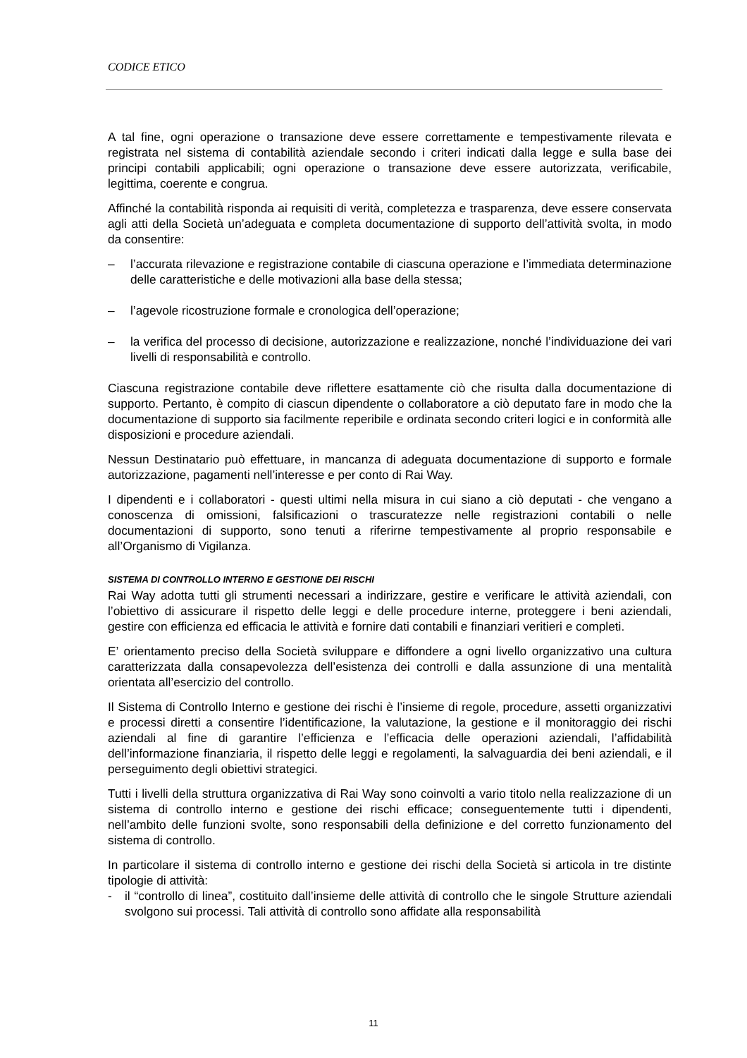CODICE ETICO
A tal fine, ogni operazione o transazione deve essere correttamente e tempestivamente rilevata e registrata nel sistema di contabilità aziendale secondo i criteri indicati dalla legge e sulla base dei principi contabili applicabili; ogni operazione o transazione deve essere autorizzata, verificabile, legittima, coerente e congrua.
Affinché la contabilità risponda ai requisiti di verità, completezza e trasparenza, deve essere conservata agli atti della Società un’adeguata e completa documentazione di supporto dell’attività svolta, in modo da consentire:
– l’accurata rilevazione e registrazione contabile di ciascuna operazione e l’immediata determinazione delle caratteristiche e delle motivazioni alla base della stessa;
– l’agevole ricostruzione formale e cronologica dell’operazione;
– la verifica del processo di decisione, autorizzazione e realizzazione, nonché l’individuazione dei vari livelli di responsabilità e controllo.
Ciascuna registrazione contabile deve riflettere esattamente ciò che risulta dalla documentazione di supporto. Pertanto, è compito di ciascun dipendente o collaboratore a ciò deputato fare in modo che la documentazione di supporto sia facilmente reperibile e ordinata secondo criteri logici e in conformità alle disposizioni e procedure aziendali.
Nessun Destinatario può effettuare, in mancanza di adeguata documentazione di supporto e formale autorizzazione, pagamenti nell’interesse e per conto di Rai Way.
I dipendenti e i collaboratori - questi ultimi nella misura in cui siano a ciò deputati - che vengano a conoscenza di omissioni, falsificazioni o trascuratezze nelle registrazioni contabili o nelle documentazioni di supporto, sono tenuti a riferirne tempestivamente al proprio responsabile e all’Organismo di Vigilanza.
SISTEMA DI CONTROLLO INTERNO E GESTIONE DEI RISCHI
Rai Way adotta tutti gli strumenti necessari a indirizzare, gestire e verificare le attività aziendali, con l’obiettivo di assicurare il rispetto delle leggi e delle procedure interne, proteggere i beni aziendali, gestire con efficienza ed efficacia le attività e fornire dati contabili e finanziari veritieri e completi.
E’ orientamento preciso della Società sviluppare e diffondere a ogni livello organizzativo una cultura caratterizzata dalla consapevolezza dell’esistenza dei controlli e dalla assunzione di una mentalità orientata all’esercizio del controllo.
Il Sistema di Controllo Interno e gestione dei rischi è l’insieme di regole, procedure, assetti organizzativi e processi diretti a consentire l’identificazione, la valutazione, la gestione e il monitoraggio dei rischi aziendali al fine di garantire l’efficienza e l’efficacia delle operazioni aziendali, l’affidabilità dell’informazione finanziaria, il rispetto delle leggi e regolamenti, la salvaguardia dei beni aziendali, e il perseguimento degli obiettivi strategici.
Tutti i livelli della struttura organizzativa di Rai Way sono coinvolti a vario titolo nella realizzazione di un sistema di controllo interno e gestione dei rischi efficace; conseguentemente tutti i dipendenti, nell’ambito delle funzioni svolte, sono responsabili della definizione e del corretto funzionamento del sistema di controllo.
In particolare il sistema di controllo interno e gestione dei rischi della Società si articola in tre distinte tipologie di attività:
- il “controllo di linea”, costituito dall’insieme delle attività di controllo che le singole Strutture aziendali svolgono sui processi. Tali attività di controllo sono affidate alla responsabilità
11